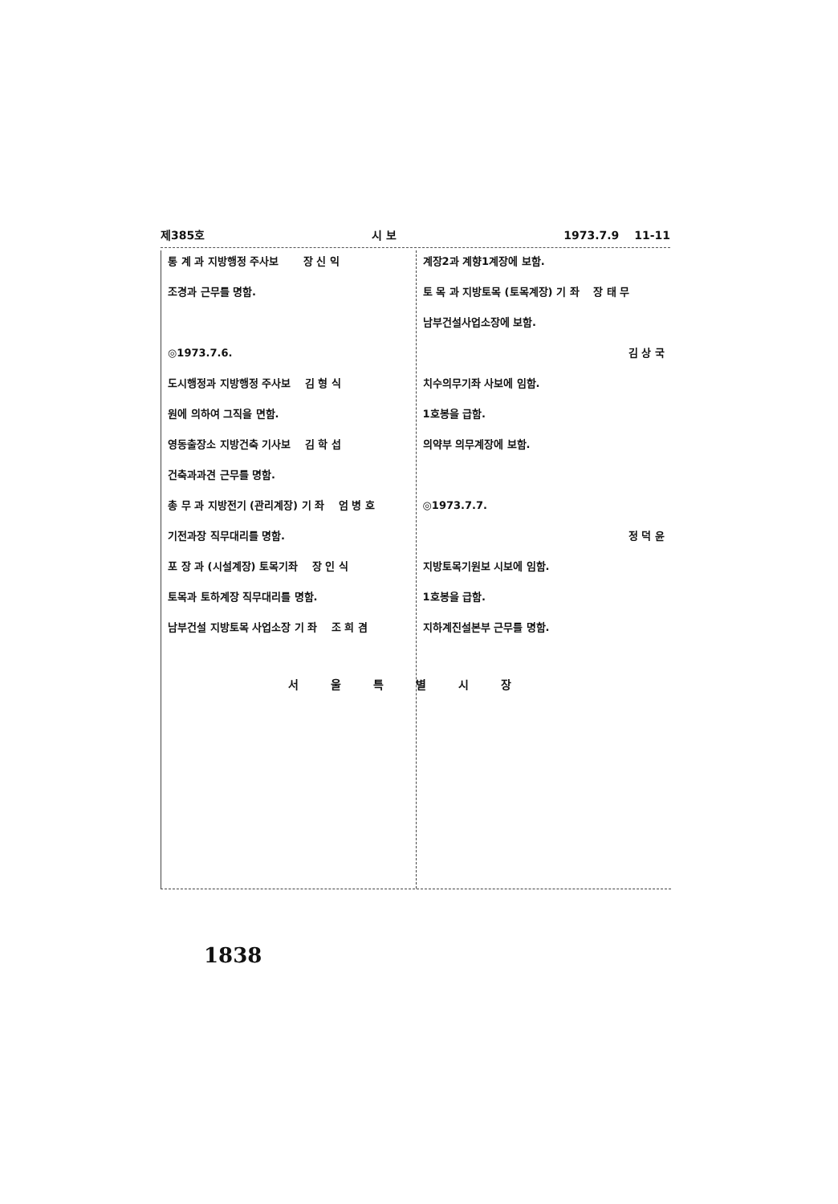제385호 시 보 1973.7.9 　11-11
통 계 과 지방행정 주사보 　　장 신 익
조경과 근무를 명함.
◎1973.7.6.
도시행정과 지방행정 주사보 　김 형 식
원에 의하여 그직을 면함.
영동출장소 지방건축 기사보 　김 학 섭
건축과과견 근무를 명함.
총 무 과 지방전기 (관리계장) 기 좌 　엄 병 호
기전과장 직무대리를 명함.
포 장 과 (시설계장) 토목기좌 　장 인 식
토목과 토하계장 직무대리를 명함.
남부건설 지방토목 사업소장 기 좌 　조 희 겸
계장2과 계향1계장에 보함.
토 목 과 지방토목 (토목계장) 기 좌 　장 태 무
남부건설사업소장에 보함.
김 상 국
치수의무기좌 사보에 임함.
1호봉을 급함.
의약부 의무계장에 보함.
◎1973.7.7.
정 덕 윤
지방토목기원보 시보에 임함.
1호봉을 급함.
지하계진설본부 근무를 명함.
서울특별시장
1838